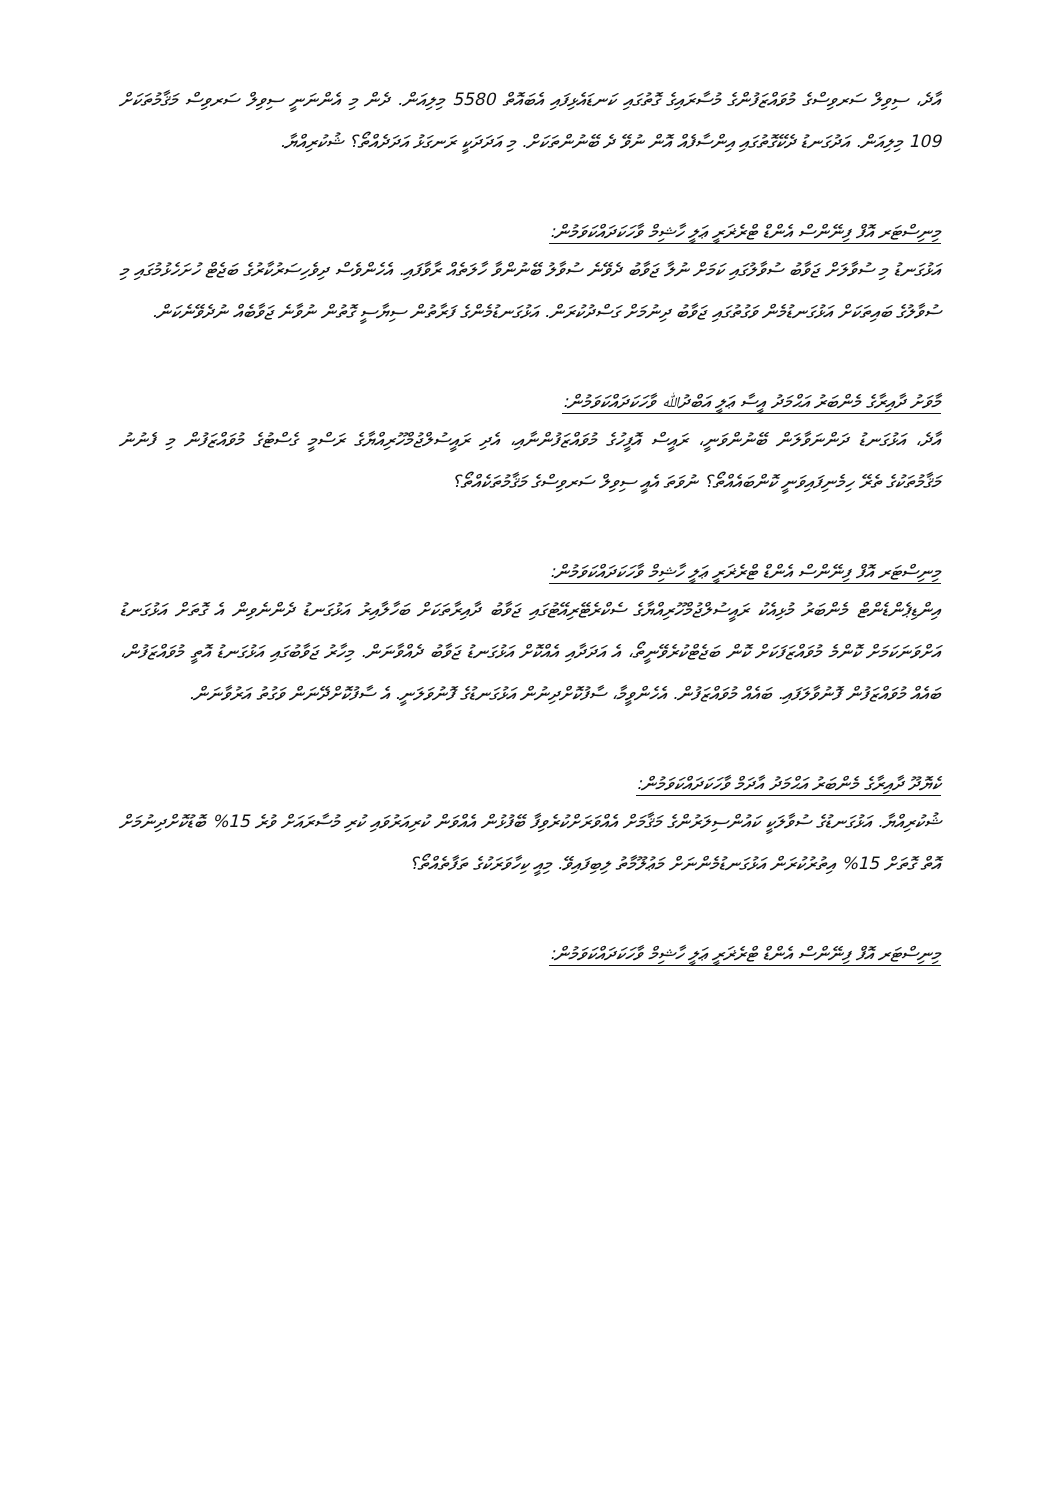އާދެ، ސިވިލް ސަރވިސްގެ މުވައްޒަފުންގެ މުސާރައިގެ ގޮތުގައި ކަނޑައެޅިފައި އެބައޮތް 5580 މިލިއަން. ދެން މި އެންނަނީ ސިވިލް ސަރވިސް މަޤާމުތަކަށް 109 މިލިއަން. އަދުގަނޑު ދެކޭގޮތުގައި އިންސާފެއް އޮން ނުވޭ ދެ ބޭނުންތަކަށް. މި އަދަދަކީ ރަނގަޅު އަދަދެއްތޯ؟ ޝުކުރިއްޔާ.
މިނިސްޓަރ އޮފް ފިނޭންސް އެންޑް ޓްރެޜަރީ ޢަލީ ހާޝިމް ވާހަކަދައްކަވަމުން:
އަޅުގަނޑު މި ސުވާލަށް ޖަވާބު ސުވާލުގައި ކަމަށް ނުލާ ޖަވާބު ދެވޭނެ ސުވާލު ބޭނުންވާ ހާލަތެއް ރާވާފައި. އެހެންވެސް ދިވެހިސަރުކާރުގެ ބަޖެޓް ހުށަހެޅުމުގައި މި ސުވާލުގެ ބައިތަކަށް އަޅުގަނޑުމެން ވަގުތުގައި ޖަވާބު ދިނުމަށް ގަސްދުކުރަން. އަޅުގަނޑުމެންގެ ފަރާތުން ސިޔާސީ ގޮތުން ނުވާނެ ޖަވާބެއް ނުދެވޭނެކަން.
މާވަށު ދާއިރާގެ މެންބަރު އަޙްމަދު އީސާ ޢަލީ އަބްދުﷲ ވާހަކަދައްކަވަމުން:
އާދެ، އަޅުގަނޑު ދަންނަވާލަން ބޭނުންވަނީ، ރައީސް އޮފީހުގެ މުވައްޒަފުންނާއި، އެދި ރައީސުލްޖުމްހޫރިއްޔާގެ ރަސްމީ ގެސްޓުގެ މުވައްޒަފުން މި ފެނުނު މަޤާމުތަކުގެ ތެރޭ ހިމެނިފައިވަނީ ކޮންބައެއްތޯ؟ ނުވަތަ އެއީ ސިވިލް ސަރވިސްގެ މަޤާމުތަކެއްތޯ؟
މިނިސްޓަރ އޮފް ފިނޭންސް އެންޑް ޓްރެޜަރީ ޢަލީ ހާޝިމް ވާހަކަދައްކަވަމުން:
އިންޑިޕެންޑެންޓް މެންބަރު މުޅިއެކު ރައީސުލްޖުމްހޫރިއްޔާގެ ސެކްރެޓޭރިއޭޓުގައި ޖަވާބު ދާއިރާތަކަށް ބަހާލާއިރު އަޅުގަނޑު ދެންނެވިން އެ ގޮތަށް އަޅުގަނޑު އަށްވަނަކަމަށް ކޮންމެ މުވައްޒަފަކަށް ކޮން ބަޖެޓްކުރެވޭނީތޯ، އެ އަދަދާއި އެއްކޮށް އަޅުގަނޑު ޖަވާބު ދެއްވާނަން. މިހާރު ޖަވާބުގައި އަޅުގަނޑު އޮތީ މުވައްޒަފުން، ބައެއް މުވައްޒަފުން ފޮނުވާލަފައި. ބައެއް މުވައްޒަފުން. އެހެންވީމާ، ސާފުކޮށްދިނުން އަޅުގަނޑުގެ ފޮނުވަލަނީ. އެ ސާފުކޮށްދޭނަން ވަގުތު އަރުވާނަން.
ކެޔޮދޫ ދާއިރާގެ މެންބަރު އަޙްމަދު އާދަމް ވާހަކަދައްކަވަމުން:
ޝުކުރިއްޔާ. އަޅުގަނޑުގެ ސުވާލަކީ ކައުންސިލަރުންގެ މަޤާމަށް އެއްވަރަށްކުރެވިފާ ބޭފުޅުން އެއްވަން ކުރިއަރުވައި ކުރި މުސާރައަށް ވުރެ 15% ބޮޑުކޮށްދިނުމަށް އޮތް ގޮތަށް 15% އިތުރުކުރަން އަޅުގަނޑުމެންނަށް މަޢުލޫމާތު ލިބިފައިވޭ. މިއީ ކިހާވަރަކުގެ ތަފާތެއްތޯ؟
މިނިސްޓަރ އޮފް ފިނޭންސް އެންޑް ޓްރެޜަރީ ޢަލީ ހާޝިމް ވާހަކަދައްކަވަމުން: